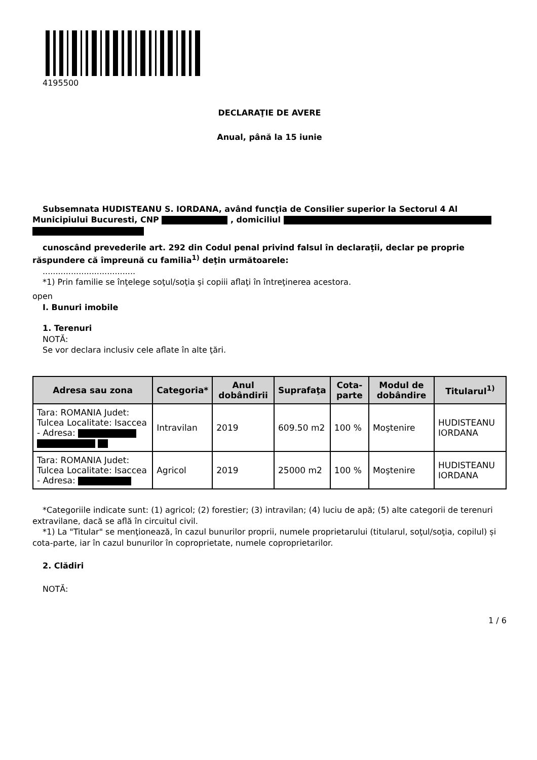4195500
DECLARAŢIE DE AVERE
Anual, până la 15 iunie
Subsemnata HUDISTEANU S. IORDANA, având funcţia de Consilier superior la Sectorul 4 Al Municipiului Bucuresti, CNP , domiciliul
cunoscând prevederile art. 292 din Codul penal privind falsul în declaraţii, declar pe proprie răspundere că împreună cu familia<sup>1)</sup> deţin următoarele:
....................................
*1) Prin familie se înţelege soţul/soţia şi copiii aflaţi în întreţinerea acestora.
open
I. Bunuri imobile
1. Terenuri
NOTĂ:
Se vor declara inclusiv cele aflate în alte ţări.
| Adresa sau zona | Categoria* | Anul dobândirii | Suprafaţa | Cota-parte | Modul de dobândire | Titularul<sup>1)</sup> |
| --- | --- | --- | --- | --- | --- | --- |
| Tara: ROMANIA Judet: Tulcea Localitate: Isaccea - Adresa: | Intravilan | 2019 | 609.50 m2 | 100 % | Moştenire | HUDISTEANU IORDANA |
| Tara: ROMANIA Judet: Tulcea Localitate: Isaccea - Adresa: | Agricol | 2019 | 25000 m2 | 100 % | Moştenire | HUDISTEANU IORDANA |
*Categoriile indicate sunt: (1) agricol; (2) forestier; (3) intravilan; (4) luciu de apă; (5) alte categorii de terenuri extravilane, dacă se află în circuitul civil.
*1) La "Titular" se menţionează, în cazul bunurilor proprii, numele proprietarului (titularul, soţul/soţia, copilul) și cota-parte, iar în cazul bunurilor în coproprietate, numele coproprietarilor.
2. Clădiri
NOTĂ:
1 / 6